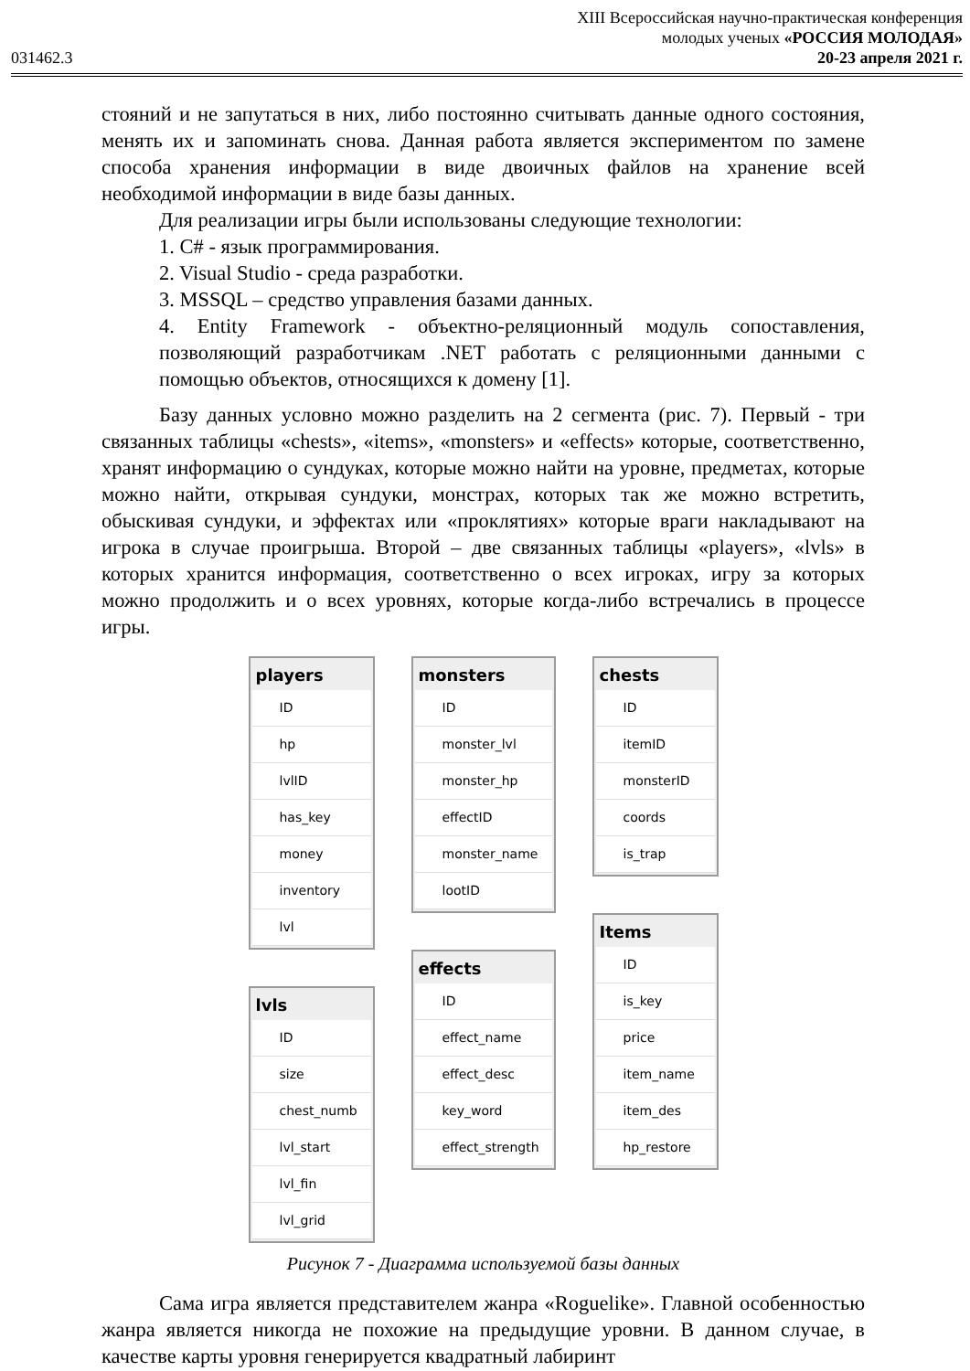031462.3
XIII Всероссийская научно-практическая конференция
молодых ученых «РОССИЯ МОЛОДАЯ»
20-23 апреля 2021 г.
стояний и не запутаться в них, либо постоянно считывать данные одного состояния, менять их и запоминать снова. Данная работа является экспериментом по замене способа хранения информации в виде двоичных файлов на хранение всей необходимой информации в виде базы данных.
Для реализации игры были использованы следующие технологии:
1. C# - язык программирования.
2. Visual Studio - среда разработки.
3. MSSQL – средство управления базами данных.
4. Entity Framework - объектно-реляционный модуль сопоставления, позволяющий разработчикам .NET работать с реляционными данными с помощью объектов, относящихся к домену [1].
Базу данных условно можно разделить на 2 сегмента (рис. 7). Первый - три связанных таблицы «chests», «items», «monsters» и «effects» которые, соответственно, хранят информацию о сундуках, которые можно найти на уровне, предметах, которые можно найти, открывая сундуки, монстрах, которых так же можно встретить, обыскивая сундуки, и эффектах или «проклятиях» которые враги накладывают на игрока в случае проигрыша. Второй – две связанных таблицы «players», «lvls» в которых хранится информация, соответственно о всех игроках, игру за которых можно продолжить и о всех уровнях, которые когда-либо встречались в процессе игры.
players
ID
hp
lvlID
has_key
money
inventory
lvl
lvls
ID
size
chest_numb
lvl_start
lvl_fin
lvl_grid
monsters
ID
monster_lvl
monster_hp
effectID
monster_name
lootID
effects
ID
effect_name
effect_desc
key_word
effect_strength
chests
ID
itemID
monsterID
coords
is_trap
Items
ID
is_key
price
item_name
item_des
hp_restore
Рисунок 7 - Диаграмма используемой базы данных
Сама игра является представителем жанра «Roguelike». Главной особенностью жанра является никогда не похожие на предыдущие уровни. В данном случае, в качестве карты уровня генерируется квадратный лабиринт